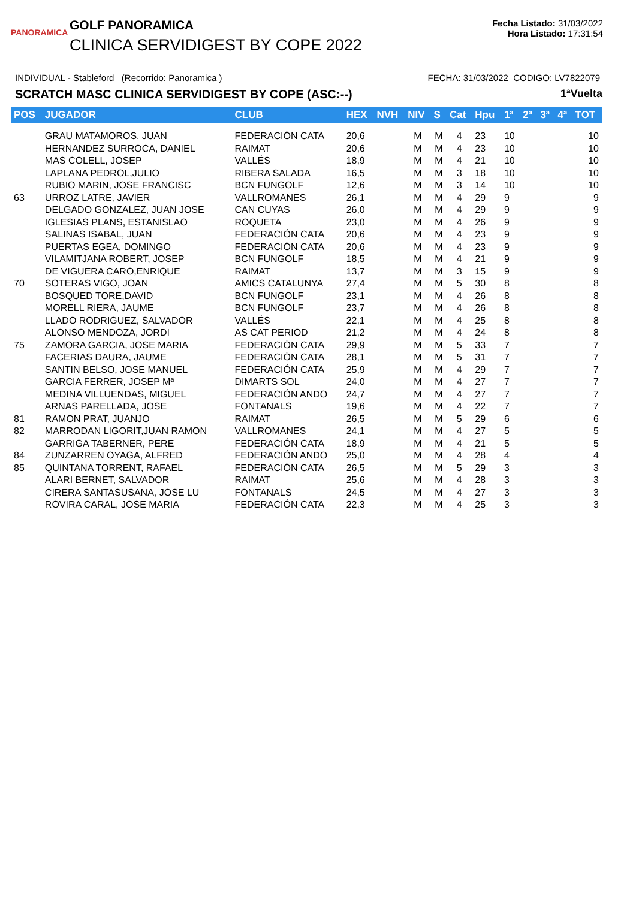PANORAMICA
GOLF PANORAMICA
CLINICA SERVIDIGEST BY COPE 2022
Fecha Listado: 31/03/2022
Hora Listado: 17:31:54
INDIVIDUAL - Stableford (Recorrido: Panoramica ) FECHA: 31/03/2022 CODIGO: LV7822079
SCRATCH MASC CLINICA SERVIDIGEST BY COPE (ASC:--) 1ªVuelta
| POS | JUGADOR | CLUB | HEX | NVH | NIV | S | Cat | Hpu | 1ª | 2ª | 3ª | 4ª | TOT |
| --- | --- | --- | --- | --- | --- | --- | --- | --- | --- | --- | --- | --- | --- |
| | GRAU MATAMOROS, JUAN | FEDERACIÓN CATA | 20,6 | | M | M | 4 | 23 | 10 | | | | 10 |
| | HERNANDEZ SURROCA, DANIEL | RAIMAT | 20,6 | | M | M | 4 | 23 | 10 | | | | 10 |
| | MAS COLELL, JOSEP | VALLÉS | 18,9 | | M | M | 4 | 21 | 10 | | | | 10 |
| | LAPLANA PEDROL,JULIO | RIBERA SALADA | 16,5 | | M | M | 3 | 18 | 10 | | | | 10 |
| | RUBIO MARIN, JOSE FRANCISC | BCN FUNGOLF | 12,6 | | M | M | 3 | 14 | 10 | | | | 10 |
| 63 | URROZ LATRE, JAVIER | VALLROMANES | 26,1 | | M | M | 4 | 29 | 9 | | | | 9 |
| | DELGADO GONZALEZ, JUAN JOSE | CAN CUYAS | 26,0 | | M | M | 4 | 29 | 9 | | | | 9 |
| | IGLESIAS PLANS, ESTANISLAO | ROQUETA | 23,0 | | M | M | 4 | 26 | 9 | | | | 9 |
| | SALINAS ISABAL, JUAN | FEDERACIÓN CATA | 20,6 | | M | M | 4 | 23 | 9 | | | | 9 |
| | PUERTAS EGEA, DOMINGO | FEDERACIÓN CATA | 20,6 | | M | M | 4 | 23 | 9 | | | | 9 |
| | VILAMITJANA ROBERT, JOSEP | BCN FUNGOLF | 18,5 | | M | M | 4 | 21 | 9 | | | | 9 |
| | DE VIGUERA CARO,ENRIQUE | RAIMAT | 13,7 | | M | M | 3 | 15 | 9 | | | | 9 |
| 70 | SOTERAS VIGO, JOAN | AMICS CATALUNYA | 27,4 | | M | M | 5 | 30 | 8 | | | | 8 |
| | BOSQUED TORE,DAVID | BCN FUNGOLF | 23,1 | | M | M | 4 | 26 | 8 | | | | 8 |
| | MORELL RIERA, JAUME | BCN FUNGOLF | 23,7 | | M | M | 4 | 26 | 8 | | | | 8 |
| | LLADO RODRIGUEZ, SALVADOR | VALLÉS | 22,1 | | M | M | 4 | 25 | 8 | | | | 8 |
| | ALONSO MENDOZA, JORDI | AS CAT PERIOD | 21,2 | | M | M | 4 | 24 | 8 | | | | 8 |
| 75 | ZAMORA GARCIA, JOSE MARIA | FEDERACIÓN CATA | 29,9 | | M | M | 5 | 33 | 7 | | | | 7 |
| | FACERIAS DAURA, JAUME | FEDERACIÓN CATA | 28,1 | | M | M | 5 | 31 | 7 | | | | 7 |
| | SANTIN BELSO, JOSE MANUEL | FEDERACIÓN CATA | 25,9 | | M | M | 4 | 29 | 7 | | | | 7 |
| | GARCIA FERRER, JOSEP Mª | DIMARTS SOL | 24,0 | | M | M | 4 | 27 | 7 | | | | 7 |
| | MEDINA VILLUENDAS, MIGUEL | FEDERACIÓN ANDO | 24,7 | | M | M | 4 | 27 | 7 | | | | 7 |
| | ARNAS PARELLADA, JOSE | FONTANALS | 19,6 | | M | M | 4 | 22 | 7 | | | | 7 |
| 81 | RAMON PRAT, JUANJO | RAIMAT | 26,5 | | M | M | 5 | 29 | 6 | | | | 6 |
| 82 | MARRODAN LIGORIT,JUAN RAMON | VALLROMANES | 24,1 | | M | M | 4 | 27 | 5 | | | | 5 |
| | GARRIGA TABERNER, PERE | FEDERACIÓN CATA | 18,9 | | M | M | 4 | 21 | 5 | | | | 5 |
| 84 | ZUNZARREN OYAGA, ALFRED | FEDERACIÓN ANDO | 25,0 | | M | M | 4 | 28 | 4 | | | | 4 |
| 85 | QUINTANA TORRENT, RAFAEL | FEDERACIÓN CATA | 26,5 | | M | M | 5 | 29 | 3 | | | | 3 |
| | ALARI BERNET, SALVADOR | RAIMAT | 25,6 | | M | M | 4 | 28 | 3 | | | | 3 |
| | CIRERA SANTASUSANA, JOSE LU | FONTANALS | 24,5 | | M | M | 4 | 27 | 3 | | | | 3 |
| | ROVIRA CARAL, JOSE MARIA | FEDERACIÓN CATA | 22,3 | | M | M | 4 | 25 | 3 | | | | 3 |